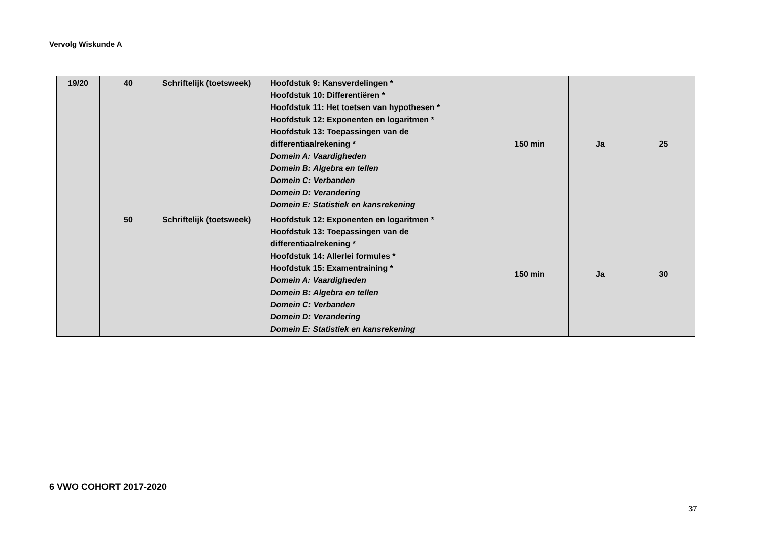Vervolg Wiskunde A
| 19/20 | 40 | Schriftelijk (toetsweek) | Hoofdstuk 9: Kansverdelingen * Hoofdstuk 10: Differentiëren * Hoofdstuk 11: Het toetsen van hypothesen * Hoofdstuk 12: Exponenten en logaritmen * Hoofdstuk 13: Toepassingen van de differentiaalrekening * Domein A: Vaardigheden Domein B: Algebra en tellen Domein C: Verbanden Domein D: Verandering Domein E: Statistiek en kansrekening | 150 min | Ja | 25 |
| | 50 | Schriftelijk (toetsweek) | Hoofdstuk 12: Exponenten en logaritmen * Hoofdstuk 13: Toepassingen van de differentiaalrekening * Hoofdstuk 14: Allerlei formules * Hoofdstuk 15: Examentraining * Domein A: Vaardigheden Domein B: Algebra en tellen Domein C: Verbanden Domein D: Verandering Domein E: Statistiek en kansrekening | 150 min | Ja | 30 |
6 VWO COHORT 2017-2020
37